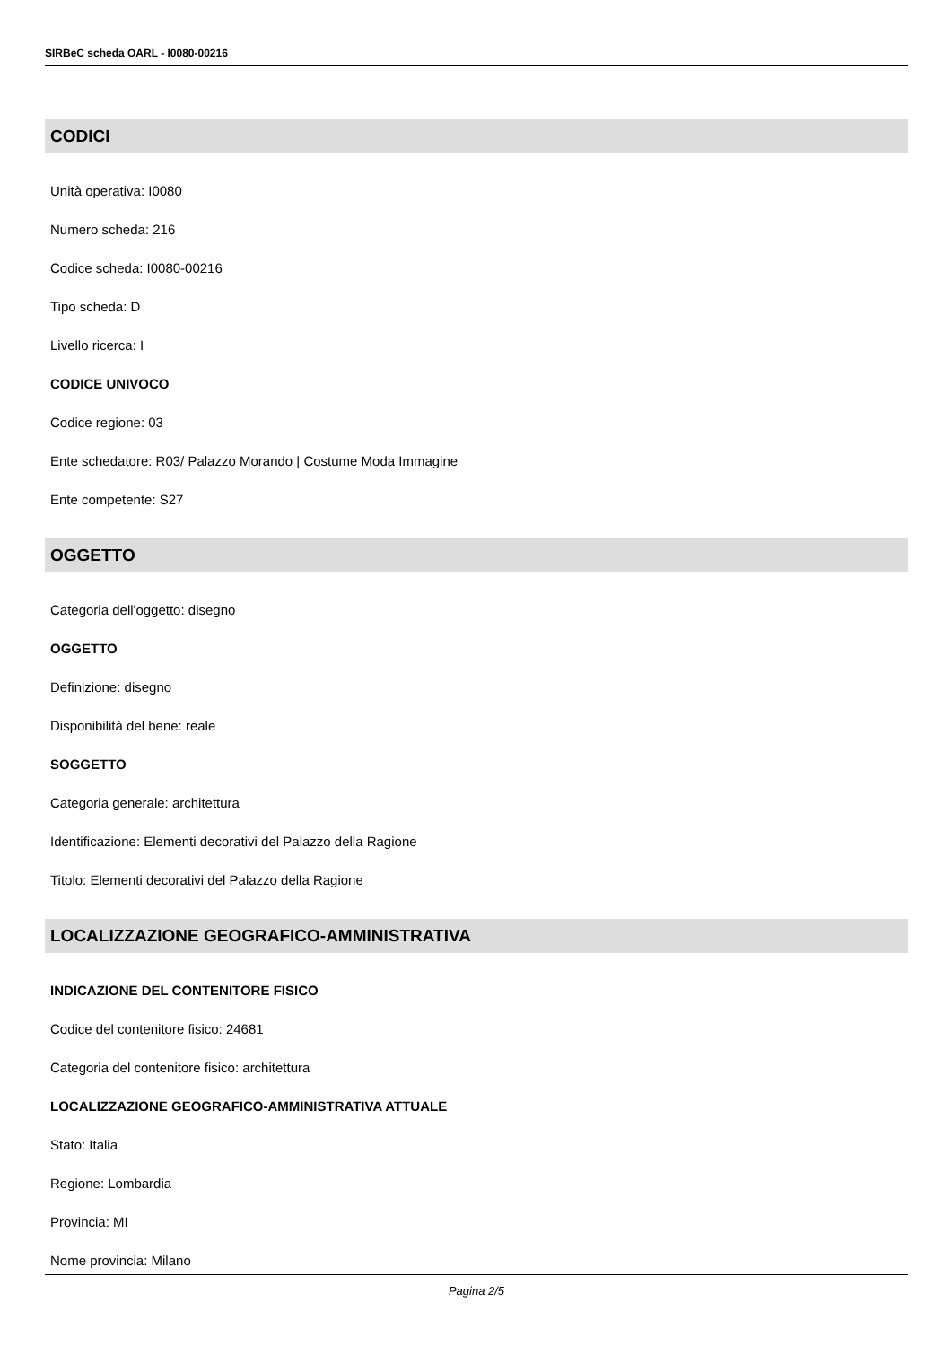SIRBeC scheda OARL - I0080-00216
CODICI
Unità operativa: I0080
Numero scheda: 216
Codice scheda: I0080-00216
Tipo scheda: D
Livello ricerca: I
CODICE UNIVOCO
Codice regione: 03
Ente schedatore: R03/ Palazzo Morando | Costume Moda Immagine
Ente competente: S27
OGGETTO
Categoria dell'oggetto: disegno
OGGETTO
Definizione: disegno
Disponibilità del bene: reale
SOGGETTO
Categoria generale: architettura
Identificazione: Elementi decorativi del Palazzo della Ragione
Titolo: Elementi decorativi del Palazzo della Ragione
LOCALIZZAZIONE GEOGRAFICO-AMMINISTRATIVA
INDICAZIONE DEL CONTENITORE FISICO
Codice del contenitore fisico: 24681
Categoria del contenitore fisico: architettura
LOCALIZZAZIONE GEOGRAFICO-AMMINISTRATIVA ATTUALE
Stato: Italia
Regione: Lombardia
Provincia: MI
Nome provincia: Milano
Pagina 2/5